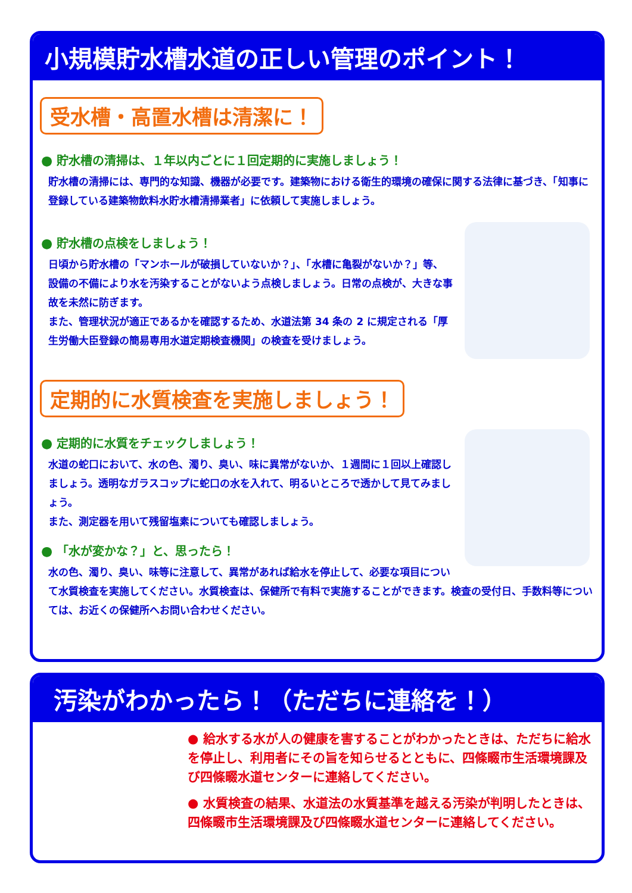小規模貯水槽水道の正しい管理のポイント！
受水槽・高置水槽は清潔に！
● 貯水槽の清掃は、１年以内ごとに１回定期的に実施しましょう！
貯水槽の清掃には、専門的な知識、機器が必要です。建築物における衛生的環境の確保に関する法律に基づき、「知事に登録している建築物飲料水貯水槽清掃業者」に依頼して実施しましょう。
● 貯水槽の点検をしましょう！
日頃から貯水槽の「マンホールが破損していないか？」、「水槽に亀裂がないか？」等、設備の不備により水を汚染することがないよう点検しましょう。日常の点検が、大きな事故を未然に防ぎます。
また、管理状況が適正であるかを確認するため、水道法第 34 条の 2 に規定される「厚生労働大臣登録の簡易専用水道定期検査機関」の検査を受けましょう。
定期的に水質検査を実施しましょう！
● 定期的に水質をチェックしましょう！
水道の蛇口において、水の色、濁り、臭い、味に異常がないか、１週間に１回以上確認しましょう。透明なガラスコップに蛇口の水を入れて、明るいところで透かして見てみましょう。
また、測定器を用いて残留塩素についても確認しましょう。
● 「水が変かな？」と、思ったら！
水の色、濁り、臭い、味等に注意して、異常があれば給水を停止して、必要な項目について水質検査を実施してください。水質検査は、保健所で有料で実施することができます。検査の受付日、手数料等については、お近くの保健所へお問い合わせください。
汚染がわかったら！（ただちに連絡を！）
● 給水する水が人の健康を害することがわかったときは、ただちに給水を停止し、利用者にその旨を知らせるとともに、四條畷市生活環境課及び四條畷水道センターに連絡してください。
● 水質検査の結果、水道法の水質基準を越える汚染が判明したときは、四條畷市生活環境課及び四條畷水道センターに連絡してください。